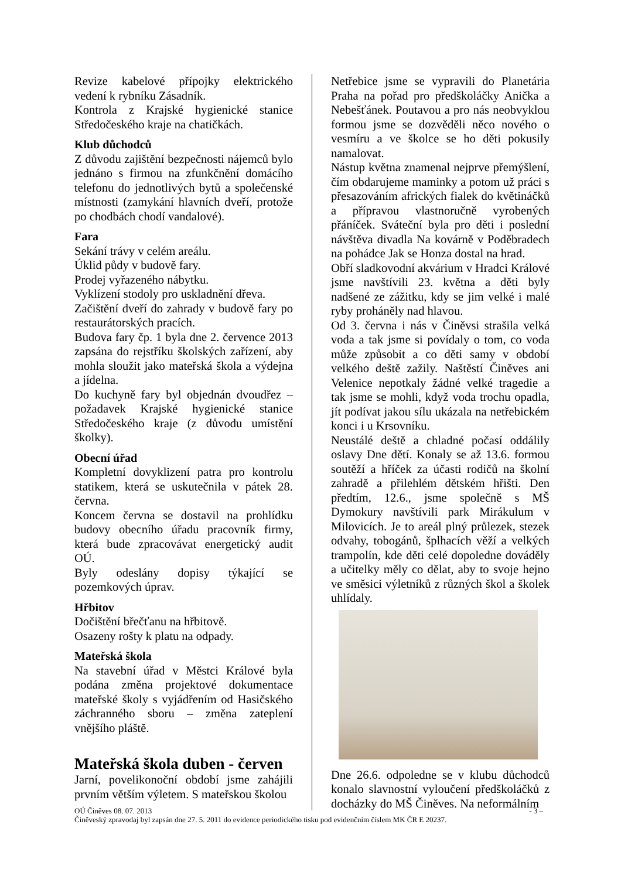Revize kabelové přípojky elektrického vedení k rybníku Zásadník.
Kontrola z Krajské hygienické stanice Středočeského kraje na chatičkách.
Klub důchodců
Z důvodu zajištění bezpečnosti nájemců bylo jednáno s firmou na zfunkčnění domácího telefonu do jednotlivých bytů a společenské místnosti (zamykání hlavních dveří, protože po chodbách chodí vandalové).
Fara
Sekání trávy v celém areálu.
Úklid půdy v budově fary.
Prodej vyřazeného nábytku.
Vyklízení stodoly pro uskladnění dřeva.
Začištění dveří do zahrady v budově fary po restaurátorských pracích.
Budova fary čp. 1 byla dne 2. července 2013 zapsána do rejstříku školských zařízení, aby mohla sloužit jako mateřská škola a výdejna a jídelna.
Do kuchyně fary byl objednán dvoudřez – požadavek Krajské hygienické stanice Středočeského kraje (z důvodu umístění školky).
Obecní úřad
Kompletní dovyklizení patra pro kontrolu statikem, která se uskutečnila v pátek 28. června.
Koncem června se dostavil na prohlídku budovy obecního úřadu pracovník firmy, která bude zpracovávat energetický audit OÚ.
Byly odeslány dopisy týkající se pozemkových úprav.
Hřbitov
Dočištění břečťanu na hřbitově.
Osazeny rošty k platu na odpady.
Mateřská škola
Na stavební úřad v Městci Králové byla podána změna projektové dokumentace mateřské školy s vyjádřením od Hasičského záchranného sboru – změna zateplení vnějšího pláště.
Mateřská škola duben - červen
Jarní, povelikonoční období jsme zahájili prvním větším výletem. S mateřskou školou
Netřebice jsme se vypravili do Planetária Praha na pořad pro předškoláčky Anička a Nebešťánek. Poutavou a pro nás neobvyklou formou jsme se dozvěděli něco nového o vesmíru a ve školce se ho děti pokusily namalovat.
Nástup května znamenal nejprve přemýšlení, čím obdarujeme maminky a potom už práci s přesazováním afrických fialek do květináčků a přípravou vlastnoručně vyrobených přáníček. Sváteční byla pro děti i poslední návštěva divadla Na kovárně v Poděbradech na pohádce Jak se Honza dostal na hrad.
Obří sladkovodní akvárium v Hradci Králové jsme navštívili 23. května a děti byly nadšené ze zážitku, kdy se jim velké i malé ryby proháněly nad hlavou.
Od 3. června i nás v Činěvsi strašila velká voda a tak jsme si povídaly o tom, co voda může způsobit a co děti samy v období velkého deště zažily. Naštěstí Činěves ani Velenice nepotkaly žádné velké tragedie a tak jsme se mohli, když voda trochu opadla, jít podívat jakou sílu ukázala na netřebickém konci i u Krsovníku.
Neustálé deště a chladné počasí oddálily oslavy Dne dětí. Konaly se až 13.6. formou soutěží a hříček za účasti rodičů na školní zahradě a přilehlém dětském hřišti. Den předtím, 12.6., jsme společně s MŠ Dymokury navštívili park Mirákulum v Milovicích. Je to areál plný průlezek, stezek odvahy, tobogánů, šplhacích věží a velkých trampolín, kde děti celé dopoledne dováděly a učitelky měly co dělat, aby to svoje hejno ve směsici výletníků z různých škol a školek uhlídaly.
Dne 26.6. odpoledne se v klubu důchodců konalo slavnostní vyloučení předškoláčků z docházky do MŠ Činěves. Na neformálním
OÚ Činěves 08. 07. 2013 - 3 –
Činěveský zpravodaj byl zapsán dne 27. 5. 2011 do evidence periodického tisku pod evidenčním číslem MK ČR E 20237.